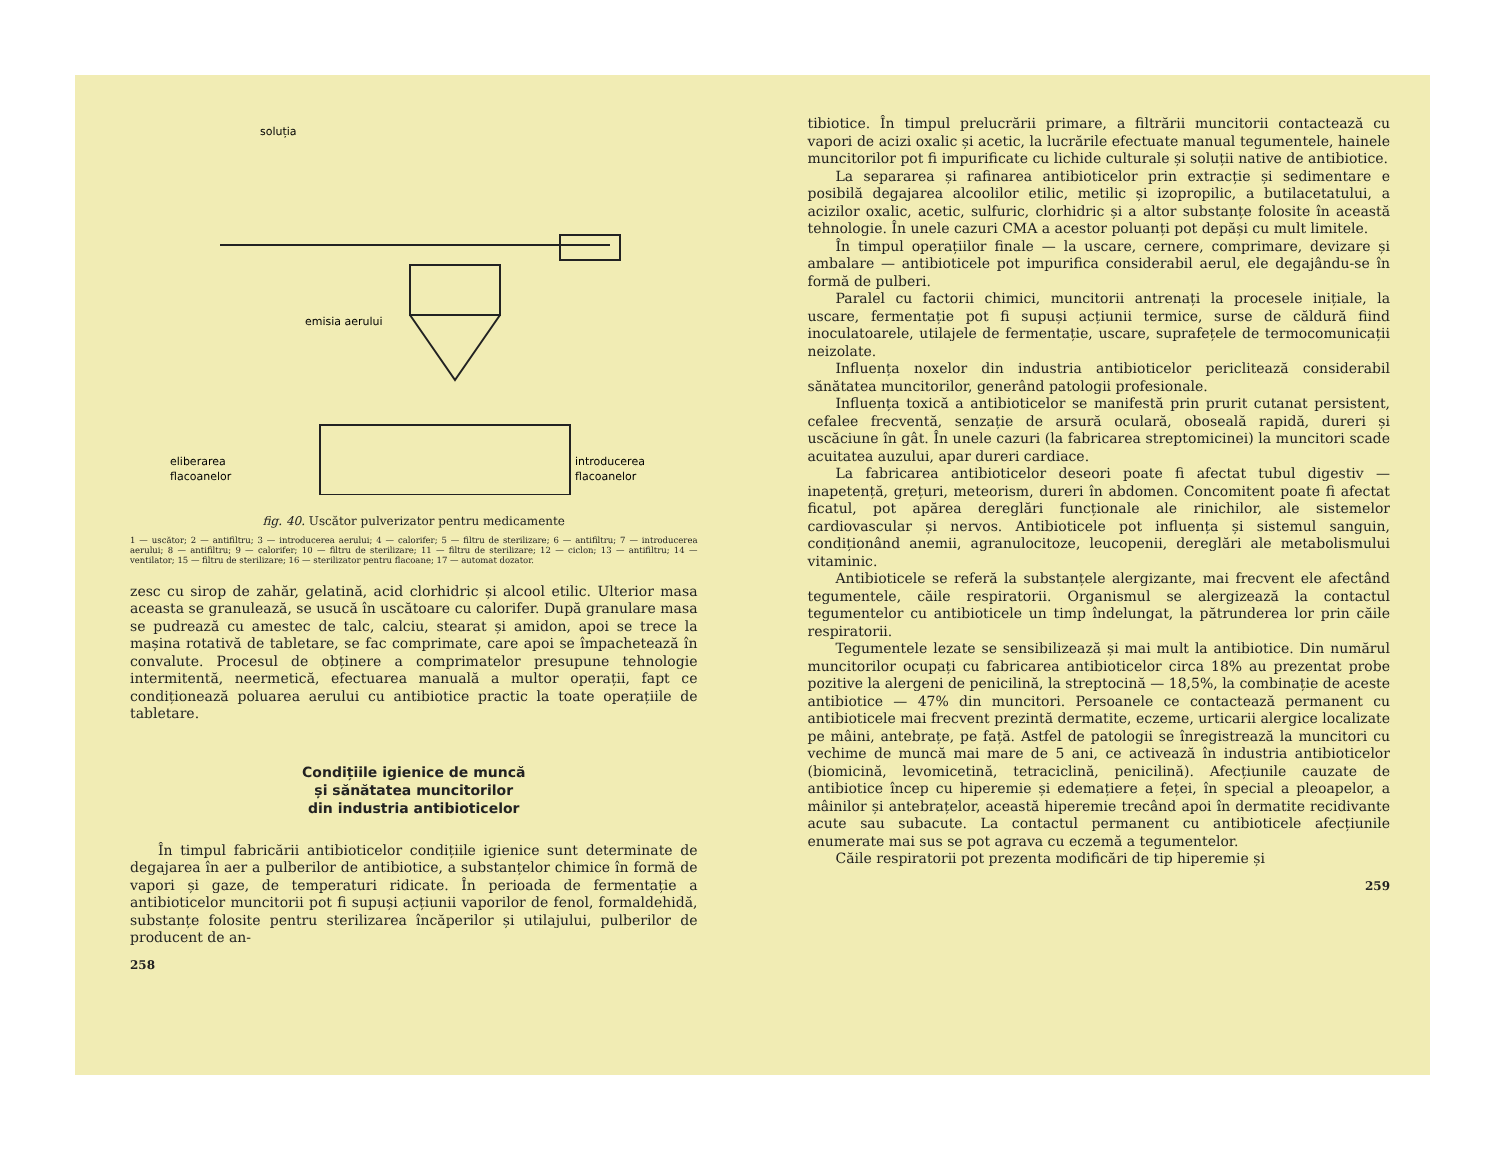soluția
emisia aerului
eliberarea
flacoanelor
introducerea
flacoanelor
fig. 40. Uscător pulverizator pentru medicamente
1 — uscător; 2 — antifiltru; 3 — introducerea aerului; 4 — calorifer; 5 — filtru de sterilizare; 6 — antifiltru; 7 — introducerea aerului; 8 — antifiltru; 9 — calorifer; 10 — filtru de sterilizare; 11 — filtru de sterilizare; 12 — ciclon; 13 — antifiltru; 14 — ventilator; 15 — filtru de sterilizare; 16 — sterilizator pentru flacoane; 17 — automat dozator.
zesc cu sirop de zahăr, gelatină, acid clorhidric și alcool etilic. Ulterior masa aceasta se granulează, se usucă în uscătoare cu calorifer. După granulare masa se pudrează cu amestec de talc, calciu, stearat și amidon, apoi se trece la mașina rotativă de tabletare, se fac comprimate, care apoi se împachetează în convalute. Procesul de obținere a comprimatelor presupune tehnologie intermitentă, neermetică, efectuarea manuală a multor operații, fapt ce condiționează poluarea aerului cu antibiotice practic la toate operațiile de tabletare.
Condițiile igienice de muncă
și sănătatea muncitorilor
din industria antibioticelor
În timpul fabricării antibioticelor condițiile igienice sunt determinate de degajarea în aer a pulberilor de antibiotice, a substanțelor chimice în formă de vapori și gaze, de temperaturi ridicate. În perioada de fermentație a antibioticelor muncitorii pot fi supuși acțiunii vaporilor de fenol, formaldehidă, substanțe folosite pentru sterilizarea încăperilor și utilajului, pulberilor de producent de an-
258
tibiotice. În timpul prelucrării primare, a filtrării muncitorii contactează cu vapori de acizi oxalic și acetic, la lucrările efectuate manual tegumentele, hainele muncitorilor pot fi impurificate cu lichide culturale și soluții native de antibiotice.
La separarea și rafinarea antibioticelor prin extracție și sedimentare e posibilă degajarea alcoolilor etilic, metilic și izopropilic, a butilacetatului, a acizilor oxalic, acetic, sulfuric, clorhidric și a altor substanțe folosite în această tehnologie. În unele cazuri CMA a acestor poluanți pot depăși cu mult limitele.
În timpul operațiilor finale — la uscare, cernere, comprimare, devizare și ambalare — antibioticele pot impurifica considerabil aerul, ele degajându-se în formă de pulberi.
Paralel cu factorii chimici, muncitorii antrenați la procesele inițiale, la uscare, fermentație pot fi supuși acțiunii termice, surse de căldură fiind inoculatoarele, utilajele de fermentație, uscare, suprafețele de termocomunicații neizolate.
Influența noxelor din industria antibioticelor periclitează considerabil sănătatea muncitorilor, generând patologii profesionale.
Influența toxică a antibioticelor se manifestă prin prurit cutanat persistent, cefalee frecventă, senzație de arsură oculară, oboseală rapidă, dureri și uscăciune în gât. În unele cazuri (la fabricarea streptomicinei) la muncitori scade acuitatea auzului, apar dureri cardiace.
La fabricarea antibioticelor deseori poate fi afectat tubul digestiv — inapetență, grețuri, meteorism, dureri în abdomen. Concomitent poate fi afectat ficatul, pot apărea dereglări funcționale ale rinichilor, ale sistemelor cardiovascular și nervos. Antibioticele pot influența și sistemul sanguin, condiționând anemii, agranulocitoze, leucopenii, dereglări ale metabolismului vitaminic.
Antibioticele se referă la substanțele alergizante, mai frecvent ele afectând tegumentele, căile respiratorii. Organismul se alergizează la contactul tegumentelor cu antibioticele un timp îndelungat, la pătrunderea lor prin căile respiratorii.
Tegumentele lezate se sensibilizează și mai mult la antibiotice. Din numărul muncitorilor ocupați cu fabricarea antibioticelor circa 18% au prezentat probe pozitive la alergeni de penicilină, la streptocină — 18,5%, la combinație de aceste antibiotice — 47% din muncitori. Persoanele ce contactează permanent cu antibioticele mai frecvent prezintă dermatite, eczeme, urticarii alergice localizate pe mâini, antebrațe, pe față. Astfel de patologii se înregistrează la muncitori cu vechime de muncă mai mare de 5 ani, ce activează în industria antibioticelor (biomicină, levomicetină, tetraciclină, penicilină). Afecțiunile cauzate de antibiotice încep cu hiperemie și edemațiere a feței, în special a pleoapelor, a mâinilor și antebrațelor, această hiperemie trecând apoi în dermatite recidivante acute sau subacute. La contactul permanent cu antibioticele afecțiunile enumerate mai sus se pot agrava cu eczemă a tegumentelor.
Căile respiratorii pot prezenta modificări de tip hiperemie și
259